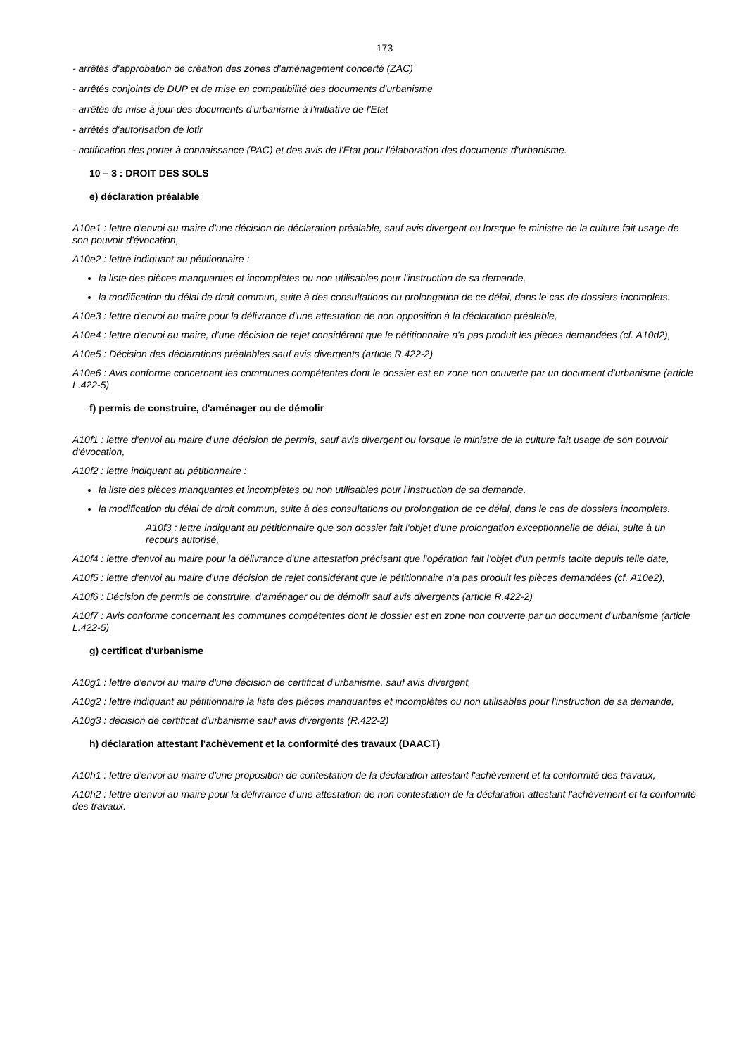173
- arrêtés d'approbation de création des zones d'aménagement concerté (ZAC)
- arrêtés conjoints de DUP et de mise en compatibilité des documents d'urbanisme
- arrêtés de mise à jour des documents d'urbanisme à l'initiative de l'Etat
- arrêtés d'autorisation de lotir
- notification des porter à connaissance (PAC) et des avis de l'Etat pour l'élaboration des documents d'urbanisme.
10 – 3 : DROIT DES SOLS
e) déclaration préalable
A10e1 : lettre d'envoi au maire d'une décision de déclaration préalable, sauf avis divergent ou lorsque le ministre de la culture fait usage de son pouvoir d'évocation,
A10e2 : lettre indiquant au pétitionnaire :
la liste des pièces manquantes et incomplètes ou non utilisables pour l'instruction de sa demande,
la modification du délai de droit commun, suite à des consultations ou prolongation de ce délai, dans le cas de dossiers incomplets.
A10e3 : lettre d'envoi au maire pour la délivrance d'une attestation de non opposition à la déclaration préalable,
A10e4 : lettre d'envoi au maire, d'une décision de rejet considérant que le pétitionnaire n'a pas produit les pièces demandées (cf. A10d2),
A10e5 : Décision des déclarations préalables sauf avis divergents (article R.422-2)
A10e6 : Avis conforme concernant les communes compétentes dont le dossier est en zone non couverte par un document d'urbanisme (article L.422-5)
f) permis de construire, d'aménager ou de démolir
A10f1 : lettre d'envoi au maire d'une décision de permis, sauf avis divergent ou lorsque le ministre de la culture fait usage de son pouvoir d'évocation,
A10f2 : lettre indiquant au pétitionnaire :
la liste des pièces manquantes et incomplètes ou non utilisables pour l'instruction de sa demande,
la modification du délai de droit commun, suite à des consultations ou prolongation de ce délai, dans le cas de dossiers incomplets.
A10f3 : lettre indiquant au pétitionnaire que son dossier fait l'objet d'une prolongation exceptionnelle de délai, suite à un recours autorisé,
A10f4 : lettre d'envoi au maire pour la délivrance d'une attestation précisant que l'opération fait l'objet d'un permis tacite depuis telle date,
A10f5 : lettre d'envoi au maire d'une décision de rejet considérant que le pétitionnaire n'a pas produit les pièces demandées (cf. A10e2),
A10f6 : Décision de permis de construire, d'aménager ou de démolir sauf avis divergents (article R.422-2)
A10f7 : Avis conforme concernant les communes compétentes dont le dossier est en zone non couverte par un document d'urbanisme (article L.422-5)
g) certificat d'urbanisme
A10g1 : lettre d'envoi au maire d'une décision de certificat d'urbanisme, sauf avis divergent,
A10g2 : lettre indiquant au pétitionnaire la liste des pièces manquantes et incomplètes ou non utilisables pour l'instruction de sa demande,
A10g3 : décision de certificat d'urbanisme sauf avis divergents (R.422-2)
h) déclaration attestant l'achèvement et la conformité des travaux (DAACT)
A10h1 : lettre d'envoi au maire d'une proposition de contestation de la déclaration attestant l'achèvement et la conformité des travaux,
A10h2 : lettre d'envoi au maire pour la délivrance d'une attestation de non contestation de la déclaration attestant l'achèvement et la conformité des travaux.